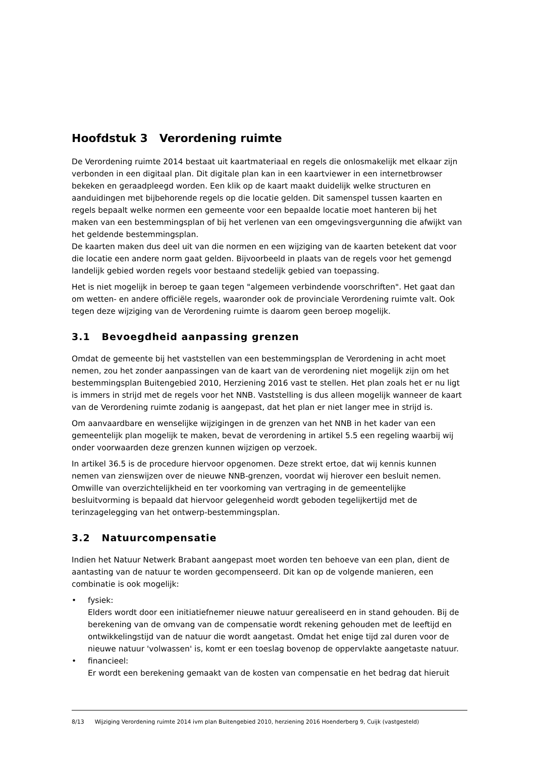Hoofdstuk 3 Verordening ruimte
De Verordening ruimte 2014 bestaat uit kaartmateriaal en regels die onlosmakelijk met elkaar zijn verbonden in een digitaal plan. Dit digitale plan kan in een kaartviewer in een internetbrowser bekeken en geraadpleegd worden. Een klik op de kaart maakt duidelijk welke structuren en aanduidingen met bijbehorende regels op die locatie gelden. Dit samenspel tussen kaarten en regels bepaalt welke normen een gemeente voor een bepaalde locatie moet hanteren bij het maken van een bestemmingsplan of bij het verlenen van een omgevingsvergunning die afwijkt van het geldende bestemmingsplan.
De kaarten maken dus deel uit van die normen en een wijziging van de kaarten betekent dat voor die locatie een andere norm gaat gelden. Bijvoorbeeld in plaats van de regels voor het gemengd landelijk gebied worden regels voor bestaand stedelijk gebied van toepassing.
Het is niet mogelijk in beroep te gaan tegen "algemeen verbindende voorschriften". Het gaat dan om wetten- en andere officiële regels, waaronder ook de provinciale Verordening ruimte valt. Ook tegen deze wijziging van de Verordening ruimte is daarom geen beroep mogelijk.
3.1 Bevoegdheid aanpassing grenzen
Omdat de gemeente bij het vaststellen van een bestemmingsplan de Verordening in acht moet nemen, zou het zonder aanpassingen van de kaart van de verordening niet mogelijk zijn om het bestemmingsplan Buitengebied 2010, Herziening 2016 vast te stellen. Het plan zoals het er nu ligt is immers in strijd met de regels voor het NNB. Vaststelling is dus alleen mogelijk wanneer de kaart van de Verordening ruimte zodanig is aangepast, dat het plan er niet langer mee in strijd is.
Om aanvaardbare en wenselijke wijzigingen in de grenzen van het NNB in het kader van een gemeentelijk plan mogelijk te maken, bevat de verordening in artikel 5.5 een regeling waarbij wij onder voorwaarden deze grenzen kunnen wijzigen op verzoek.
In artikel 36.5 is de procedure hiervoor opgenomen. Deze strekt ertoe, dat wij kennis kunnen nemen van zienswijzen over de nieuwe NNB-grenzen, voordat wij hierover een besluit nemen. Omwille van overzichtelijkheid en ter voorkoming van vertraging in de gemeentelijke besluitvorming is bepaald dat hiervoor gelegenheid wordt geboden tegelijkertijd met de terinzagelegging van het ontwerp-bestemmingsplan.
3.2 Natuurcompensatie
Indien het Natuur Netwerk Brabant aangepast moet worden ten behoeve van een plan, dient de aantasting van de natuur te worden gecompenseerd. Dit kan op de volgende manieren, een combinatie is ook mogelijk:
• fysiek:
Elders wordt door een initiatiefnemer nieuwe natuur gerealiseerd en in stand gehouden. Bij de berekening van de omvang van de compensatie wordt rekening gehouden met de leeftijd en ontwikkelingstijd van de natuur die wordt aangetast. Omdat het enige tijd zal duren voor de nieuwe natuur 'volwassen' is, komt er een toeslag bovenop de oppervlakte aangetaste natuur.
• financieel:
Er wordt een berekening gemaakt van de kosten van compensatie en het bedrag dat hieruit
8/13 Wijziging Verordening ruimte 2014 ivm plan Buitengebied 2010, herziening 2016 Hoenderberg 9, Cuijk (vastgesteld)